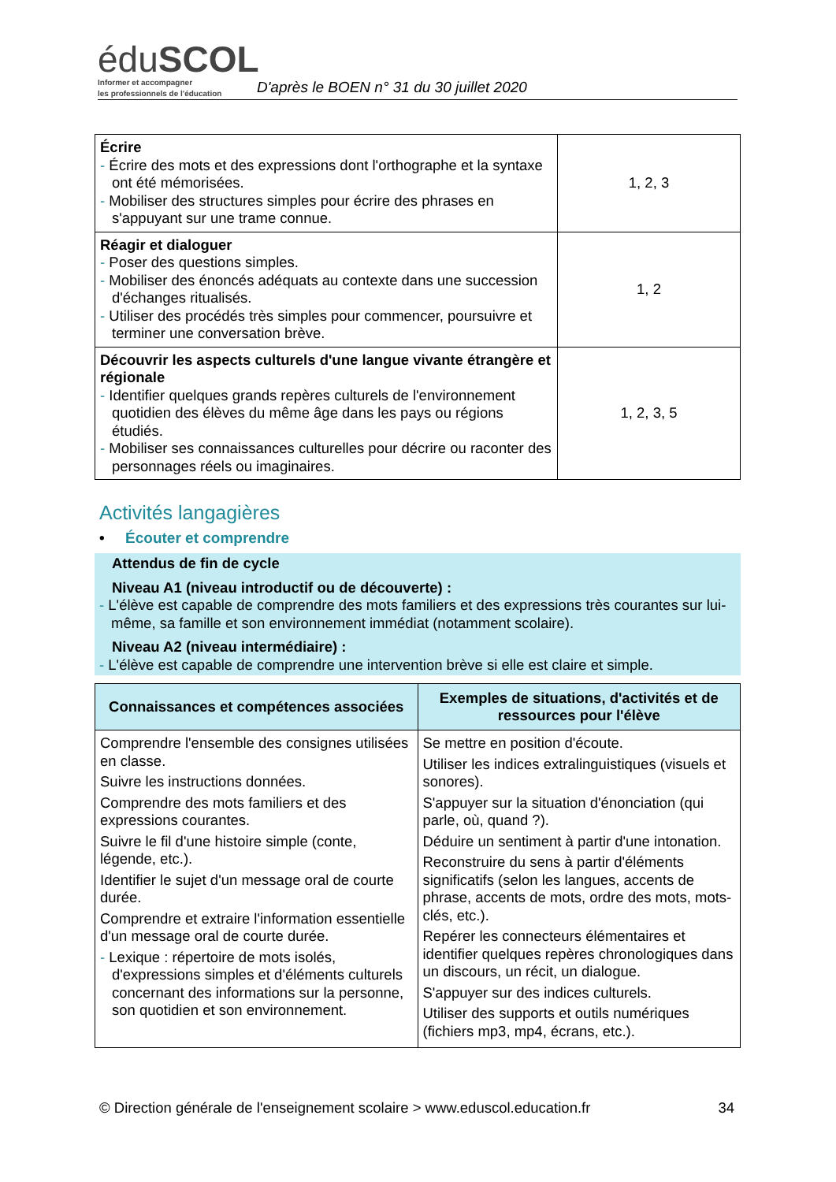éduSCOL
Informer et accompagner
les professionnels de l'éducation
D'après le BOEN n° 31 du 30 juillet 2020
| Écrire - Écrire des mots et des expressions dont l'orthographe et la syntaxe ont été mémorisées. - Mobiliser des structures simples pour écrire des phrases en s'appuyant sur une trame connue. | 1, 2, 3 |
| Réagir et dialoguer - Poser des questions simples. - Mobiliser des énoncés adéquats au contexte dans une succession d'échanges ritualisés. - Utiliser des procédés très simples pour commencer, poursuivre et terminer une conversation brève. | 1, 2 |
| Découvrir les aspects culturels d'une langue vivante étrangère et régionale - Identifier quelques grands repères culturels de l'environnement quotidien des élèves du même âge dans les pays ou régions étudiés. - Mobiliser ses connaissances culturelles pour décrire ou raconter des personnages réels ou imaginaires. | 1, 2, 3, 5 |
Activités langagières
• Écouter et comprendre
Attendus de fin de cycle
Niveau A1 (niveau introductif ou de découverte) :
- L'élève est capable de comprendre des mots familiers et des expressions très courantes sur lui-même, sa famille et son environnement immédiat (notamment scolaire).
Niveau A2 (niveau intermédiaire) :
- L'élève est capable de comprendre une intervention brève si elle est claire et simple.
| Connaissances et compétences associées | Exemples de situations, d'activités et de ressources pour l'élève |
| --- | --- |
| Comprendre l'ensemble des consignes utilisées en classe. Suivre les instructions données. Comprendre des mots familiers et des expressions courantes. Suivre le fil d'une histoire simple (conte, légende, etc.). Identifier le sujet d'un message oral de courte durée. Comprendre et extraire l'information essentielle d'un message oral de courte durée. - Lexique : répertoire de mots isolés, d'expressions simples et d'éléments culturels concernant des informations sur la personne, son quotidien et son environnement. | Se mettre en position d'écoute. Utiliser les indices extralinguistiques (visuels et sonores). S'appuyer sur la situation d'énonciation (qui parle, où, quand ?). Déduire un sentiment à partir d'une intonation. Reconstruire du sens à partir d'éléments significatifs (selon les langues, accents de phrase, accents de mots, ordre des mots, mots-clés, etc.). Repérer les connecteurs élémentaires et identifier quelques repères chronologiques dans un discours, un récit, un dialogue. S'appuyer sur des indices culturels. Utiliser des supports et outils numériques (fichiers mp3, mp4, écrans, etc.). |
© Direction générale de l'enseignement scolaire > www.eduscol.education.fr 34